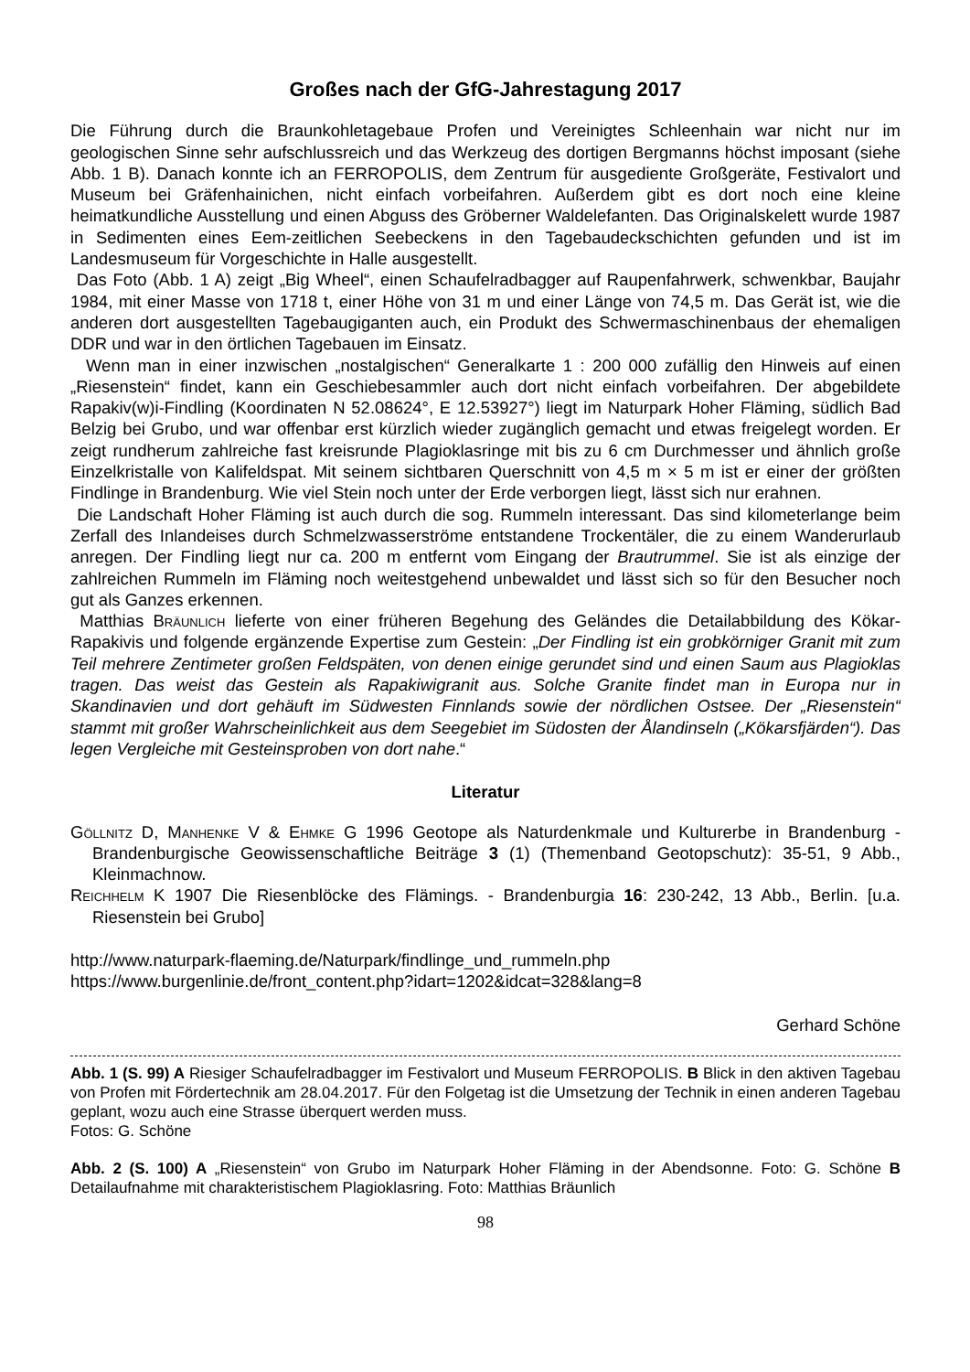Großes nach der GfG-Jahrestagung 2017
Die Führung durch die Braunkohletagebaue Profen und Vereinigtes Schleenhain war nicht nur im geologischen Sinne sehr aufschlussreich und das Werkzeug des dortigen Bergmanns höchst imposant (siehe Abb. 1 B). Danach konnte ich an FERROPOLIS, dem Zentrum für ausgediente Großgeräte, Festivalort und Museum bei Gräfenhainichen, nicht einfach vorbeifahren. Außerdem gibt es dort noch eine kleine heimatkundliche Ausstellung und einen Abguss des Gröberner Waldelefanten. Das Originalskelett wurde 1987 in Sedimenten eines Eem-zeitlichen Seebeckens in den Tagebaudeckschichten gefunden und ist im Landesmuseum für Vorgeschichte in Halle ausgestellt.
Das Foto (Abb. 1 A) zeigt „Big Wheel“, einen Schaufelradbagger auf Raupenfahrwerk, schwenkbar, Baujahr 1984, mit einer Masse von 1718 t, einer Höhe von 31 m und einer Länge von 74,5 m. Das Gerät ist, wie die anderen dort ausgestellten Tagebaugiganten auch, ein Produkt des Schwermaschinenbaus der ehemaligen DDR und war in den örtlichen Tagebauen im Einsatz.
Wenn man in einer inzwischen „nostalgischen“ Generalkarte 1 : 200 000 zufällig den Hinweis auf einen „Riesenstein“ findet, kann ein Geschiebesammler auch dort nicht einfach vorbeifahren. Der abgebildete Rapakiv(w)i-Findling (Koordinaten N 52.08624°, E 12.53927°) liegt im Naturpark Hoher Fläming, südlich Bad Belzig bei Grubo, und war offenbar erst kürzlich wieder zugänglich gemacht und etwas freigelegt worden. Er zeigt rundherum zahlreiche fast kreisrunde Plagioklasringe mit bis zu 6 cm Durchmesser und ähnlich große Einzelkristalle von Kalifeldspat. Mit seinem sichtbaren Querschnitt von 4,5 m × 5 m ist er einer der größten Findlinge in Brandenburg. Wie viel Stein noch unter der Erde verborgen liegt, lässt sich nur erahnen.
Die Landschaft Hoher Fläming ist auch durch die sog. Rummeln interessant. Das sind kilometerlange beim Zerfall des Inlandeises durch Schmelzwasserströme entstandene Trockentäler, die zu einem Wanderurlaub anregen. Der Findling liegt nur ca. 200 m entfernt vom Eingang der Brautrummel. Sie ist als einzige der zahlreichen Rummeln im Fläming noch weitestgehend unbewaldet und lässt sich so für den Besucher noch gut als Ganzes erkennen.
Matthias Bräunlich lieferte von einer früheren Begehung des Geländes die Detailabbildung des Kökar-Rapakivis und folgende ergänzende Expertise zum Gestein: „Der Findling ist ein grobkörniger Granit mit zum Teil mehrere Zentimeter großen Feldspäten, von denen einige gerundet sind und einen Saum aus Plagioklas tragen. Das weist das Gestein als Rapakiwigranit aus. Solche Granite findet man in Europa nur in Skandinavien und dort gehäuft im Südwesten Finnlands sowie der nördlichen Ostsee. Der „Riesenstein“ stammt mit großer Wahrscheinlichkeit aus dem Seegebiet im Südosten der Ålandinseln („Kökarsfjärden“). Das legen Vergleiche mit Gesteinsproben von dort nahe.“
Literatur
Göllnitz D, Manhenke V & Ehmke G 1996 Geotope als Naturdenkmale und Kulturerbe in Brandenburg - Brandenburgische Geowissenschaftliche Beiträge 3 (1) (Themenband Geotopschutz): 35-51, 9 Abb., Kleinmachnow.
Reichhelm K 1907 Die Riesenblöcke des Flämings. - Brandenburgia 16: 230-242, 13 Abb., Berlin. [u.a. Riesenstein bei Grubo]
http://www.naturpark-flaeming.de/Naturpark/findlinge_und_rummeln.php
https://www.burgenlinie.de/front_content.php?idart=1202&idcat=328&lang=8
Gerhard Schöne
Abb. 1 (S. 99) A Riesiger Schaufelradbagger im Festivalort und Museum FERROPOLIS. B Blick in den aktiven Tagebau von Profen mit Fördertechnik am 28.04.2017. Für den Folgetag ist die Umsetzung der Technik in einen anderen Tagebau geplant, wozu auch eine Strasse überquert werden muss.
Fotos: G. Schöne
Abb. 2 (S. 100) A „Riesenstein“ von Grubo im Naturpark Hoher Fläming in der Abendsonne. Foto: G. Schöne B Detailaufnahme mit charakteristischem Plagioklasring. Foto: Matthias Bräunlich
98